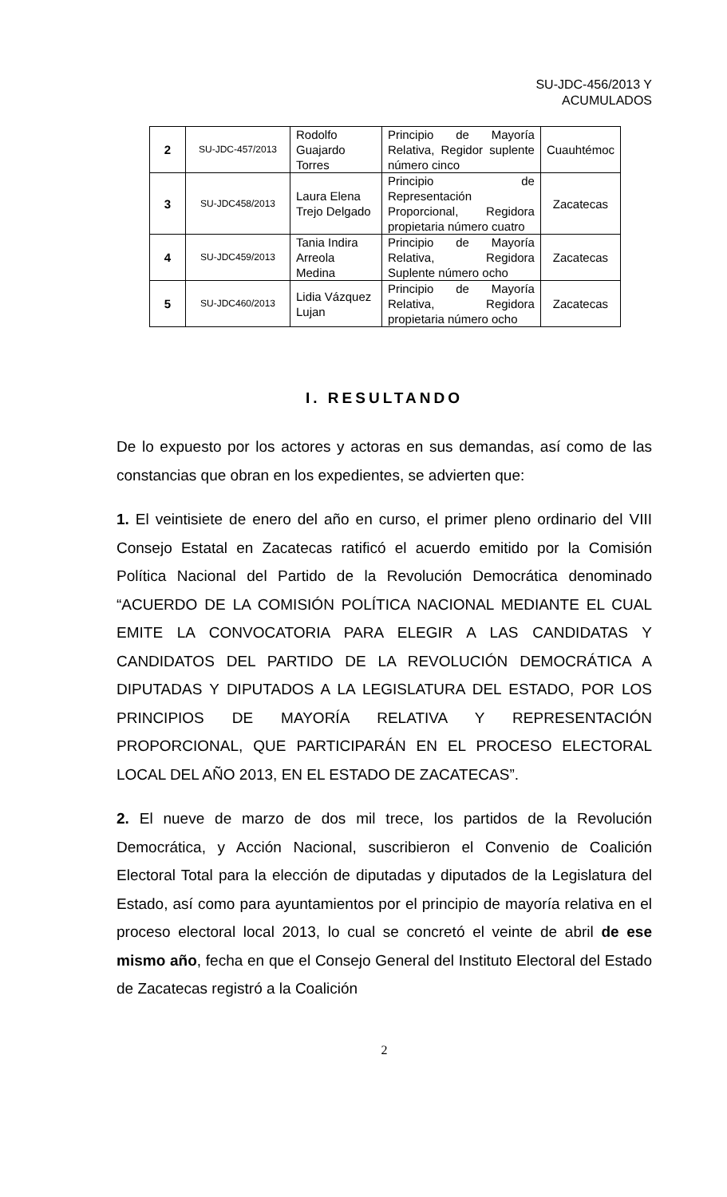SU-JDC-456/2013 Y
ACUMULADOS
| 2 | SU-JDC-457/2013 | Rodolfo Guajardo Torres | Principio de Mayoría Relativa, Regidor suplente número cinco | Cuauhtémoc |
| 3 | SU-JDC458/2013 | Laura Elena Trejo Delgado | Principio de Representación Proporcional, Regidora propietaria número cuatro | Zacatecas |
| 4 | SU-JDC459/2013 | Tania Indira Arreola Medina | Principio de Mayoría Relativa, Regidora Suplente número ocho | Zacatecas |
| 5 | SU-JDC460/2013 | Lidia Vázquez Lujan | Principio de Mayoría Relativa, Regidora propietaria número ocho | Zacatecas |
I. RESULTANDO
De lo expuesto por los actores y actoras en sus demandas, así como de las constancias que obran en los expedientes, se advierten que:
1. El veintisiete de enero del año en curso, el primer pleno ordinario del VIII Consejo Estatal en Zacatecas ratificó el acuerdo emitido por la Comisión Política Nacional del Partido de la Revolución Democrática denominado “ACUERDO DE LA COMISIÓN POLÍTICA NACIONAL MEDIANTE EL CUAL EMITE LA CONVOCATORIA PARA ELEGIR A LAS CANDIDATAS Y CANDIDATOS DEL PARTIDO DE LA REVOLUCIÓN DEMOCRÁTICA A DIPUTADAS Y DIPUTADOS A LA LEGISLATURA DEL ESTADO, POR LOS PRINCIPIOS DE MAYORÍA RELATIVA Y REPRESENTACIÓN PROPORCIONAL, QUE PARTICIPARÁN EN EL PROCESO ELECTORAL LOCAL DEL AÑO 2013, EN EL ESTADO DE ZACATECAS”.
2. El nueve de marzo de dos mil trece, los partidos de la Revolución Democrática, y Acción Nacional, suscribieron el Convenio de Coalición Electoral Total para la elección de diputadas y diputados de la Legislatura del Estado, así como para ayuntamientos por el principio de mayoría relativa en el proceso electoral local 2013, lo cual se concretó el veinte de abril de ese mismo año, fecha en que el Consejo General del Instituto Electoral del Estado de Zacatecas registró a la Coalición
2